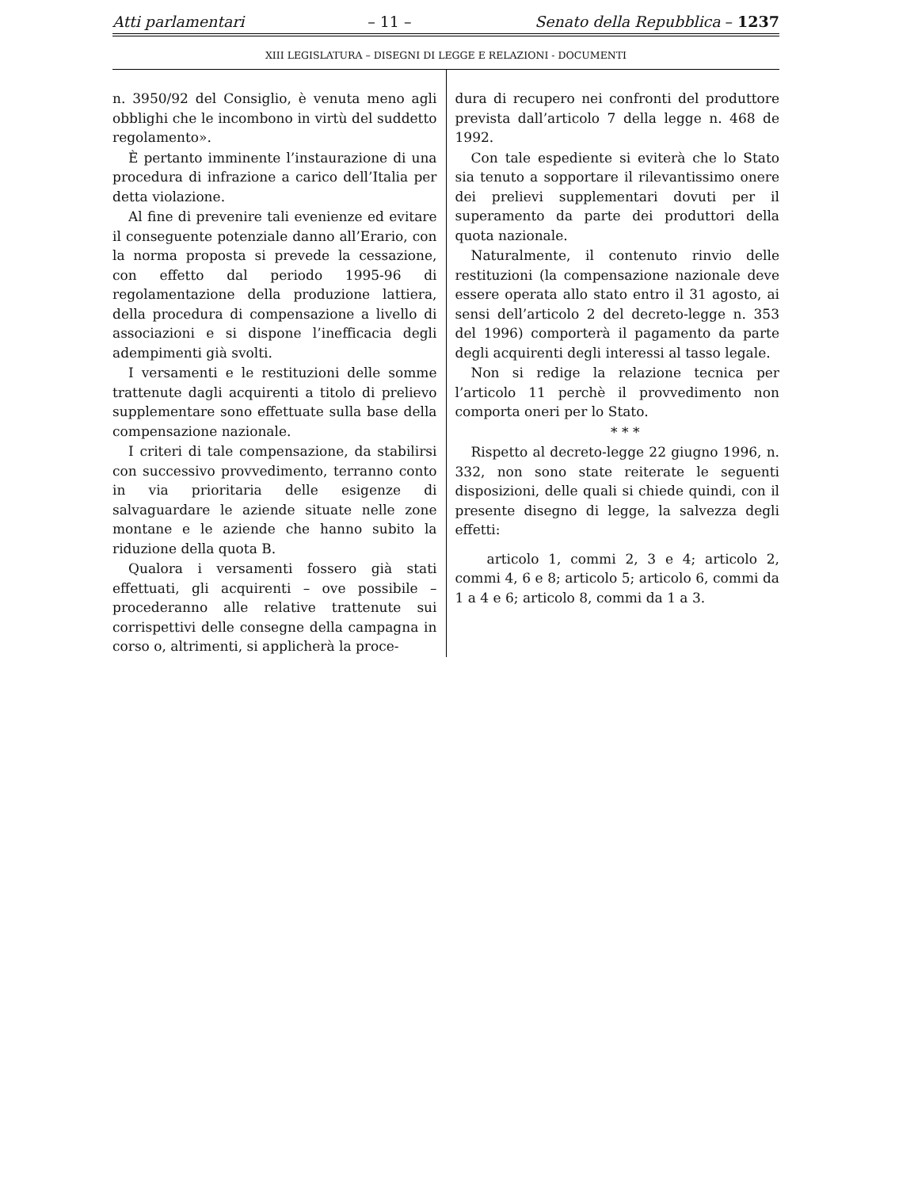Atti parlamentari – 11 – Senato della Repubblica – 1237
XIII LEGISLATURA – DISEGNI DI LEGGE E RELAZIONI - DOCUMENTI
n. 3950/92 del Consiglio, è venuta meno agli obblighi che le incombono in virtù del suddetto regolamento».
È pertanto imminente l’instaurazione di una procedura di infrazione a carico dell’Italia per detta violazione.
Al fine di prevenire tali evenienze ed evitare il conseguente potenziale danno all’Erario, con la norma proposta si prevede la cessazione, con effetto dal periodo 1995-96 di regolamentazione della produzione lattiera, della procedura di compensazione a livello di associazioni e si dispone l’inefficacia degli adempimenti già svolti.
I versamenti e le restituzioni delle somme trattenute dagli acquirenti a titolo di prelievo supplementare sono effettuate sulla base della compensazione nazionale.
I criteri di tale compensazione, da stabilirsi con successivo provvedimento, terranno conto in via prioritaria delle esigenze di salvaguardare le aziende situate nelle zone montane e le aziende che hanno subito la riduzione della quota B.
Qualora i versamenti fossero già stati effettuati, gli acquirenti – ove possibile – procederanno alle relative trattenute sui corrispettivi delle consegne della campagna in corso o, altrimenti, si applicherà la proce-
dura di recupero nei confronti del produttore prevista dall’articolo 7 della legge n. 468 de 1992.
Con tale espediente si eviterà che lo Stato sia tenuto a sopportare il rilevantissimo onere dei prelievi supplementari dovuti per il superamento da parte dei produttori della quota nazionale.
Naturalmente, il contenuto rinvio delle restituzioni (la compensazione nazionale deve essere operata allo stato entro il 31 agosto, ai sensi dell’articolo 2 del decreto-legge n. 353 del 1996) comporterà il pagamento da parte degli acquirenti degli interessi al tasso legale.
Non si redige la relazione tecnica per l’articolo 11 perchè il provvedimento non comporta oneri per lo Stato.
* * *
Rispetto al decreto-legge 22 giugno 1996, n. 332, non sono state reiterate le seguenti disposizioni, delle quali si chiede quindi, con il presente disegno di legge, la salvezza degli effetti:
articolo 1, commi 2, 3 e 4; articolo 2, commi 4, 6 e 8; articolo 5; articolo 6, commi da 1 a 4 e 6; articolo 8, commi da 1 a 3.